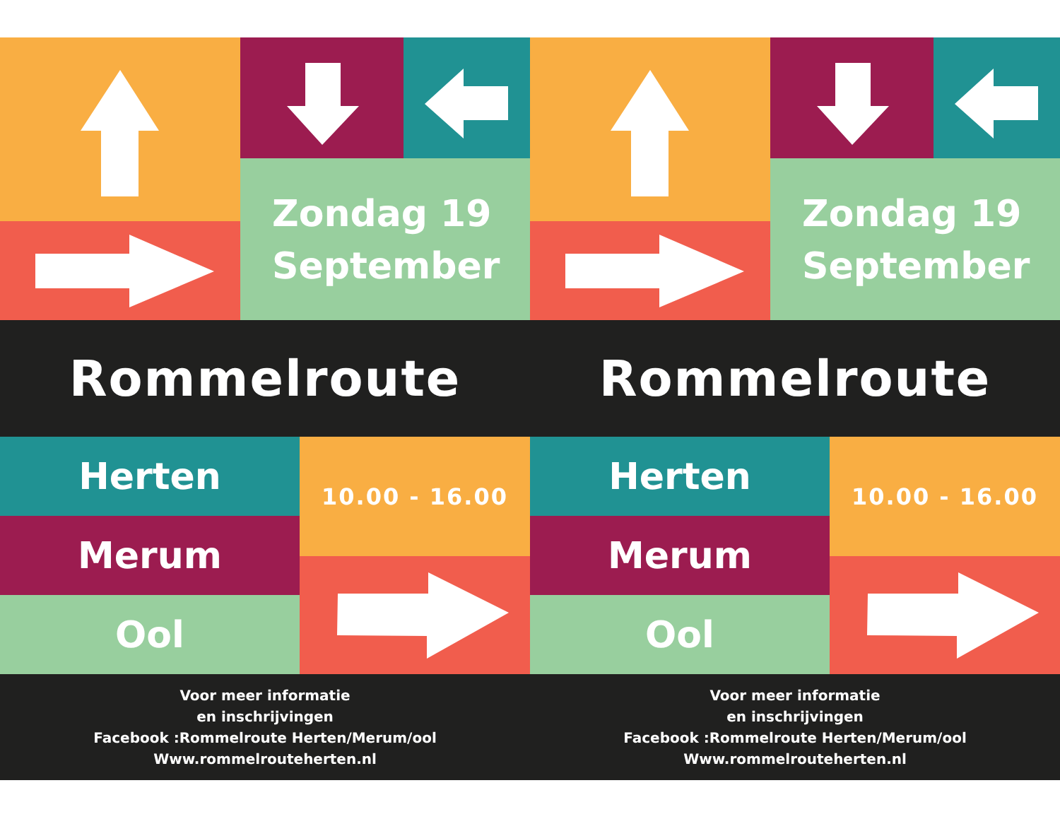Zondag 19
September
Rommelroute
Herten
Merum
Ool
10.00 - 16.00
Voor meer informatie
en inschrijvingen
Facebook :Rommelroute Herten/Merum/ool
Www.rommelrouteherten.nl
Zondag 19
September
Rommelroute
Herten
Merum
Ool
10.00 - 16.00
Voor meer informatie
en inschrijvingen
Facebook :Rommelroute Herten/Merum/ool
Www.rommelrouteherten.nl